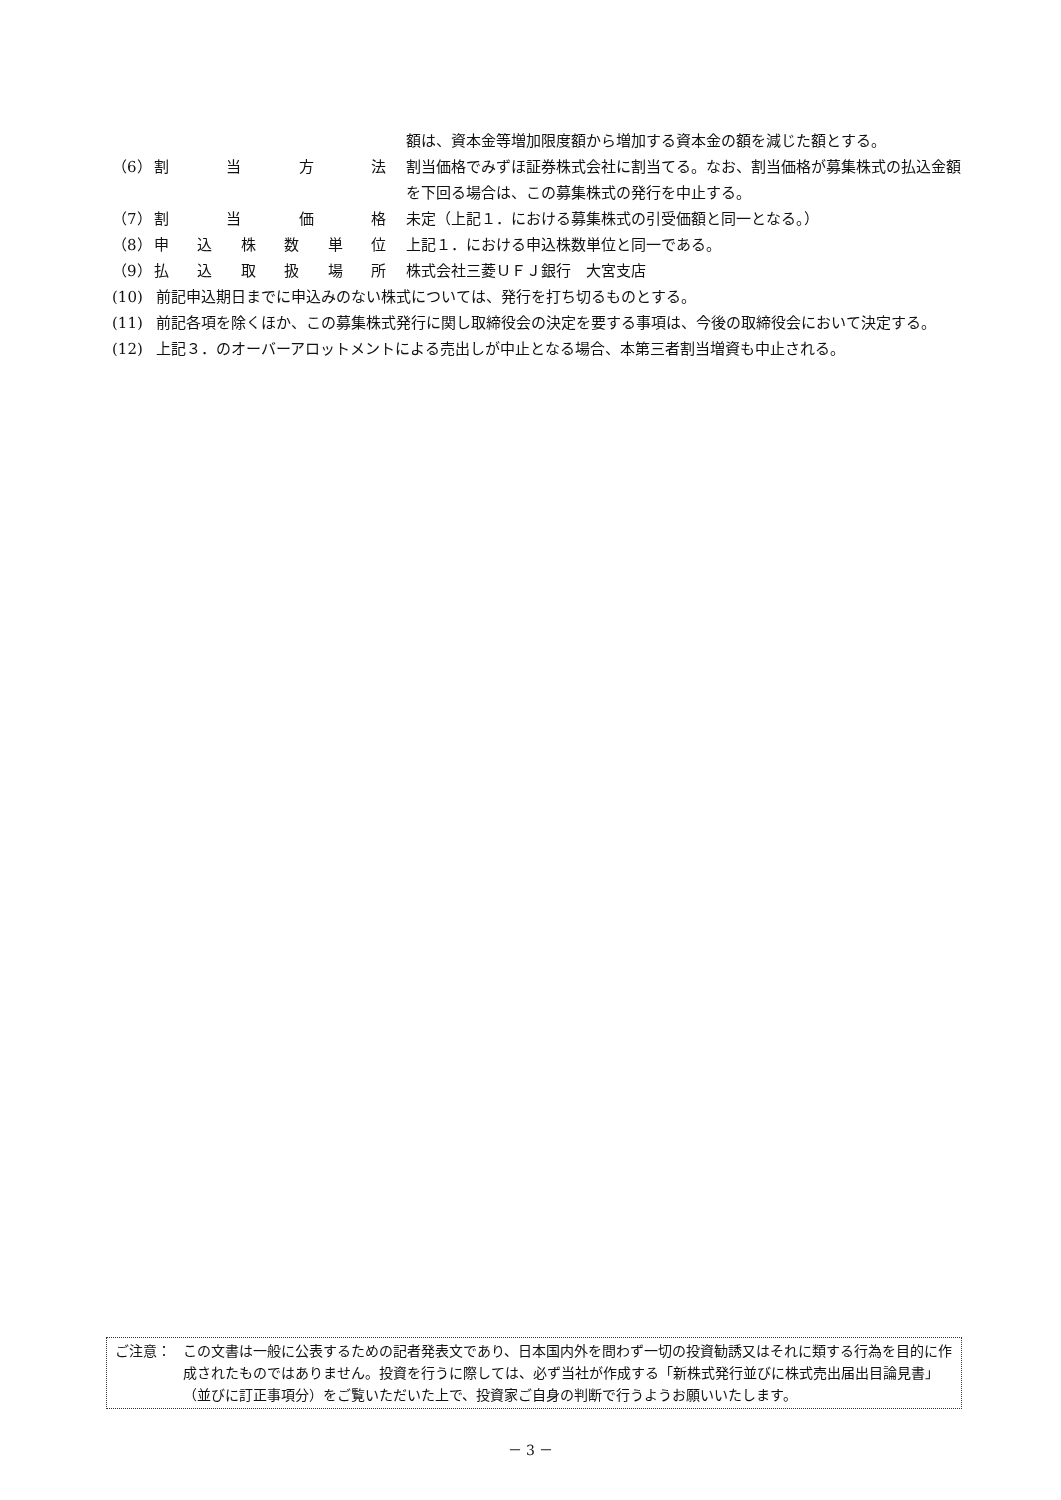額は、資本金等増加限度額から増加する資本金の額を減じた額とする。
（6） 割当方法 割当価格でみずほ証券株式会社に割当てる。なお、割当価格が募集株式の払込金額を下回る場合は、この募集株式の発行を中止する。
（7） 割当価格 未定（上記１．における募集株式の引受価額と同一となる。）
（8） 申込株数単位 上記１．における申込株数単位と同一である。
（9） 払込取扱場所 株式会社三菱ＵＦＪ銀行　大宮支店
(10) 前記申込期日までに申込みのない株式については、発行を打ち切るものとする。
(11) 前記各項を除くほか、この募集株式発行に関し取締役会の決定を要する事項は、今後の取締役会において決定する。
(12) 上記３．のオーバーアロットメントによる売出しが中止となる場合、本第三者割当増資も中止される。
ご注意： この文書は一般に公表するための記者発表文であり、日本国内外を問わず一切の投資勧誘又はそれに類する行為を目的に作成されたものではありません。投資を行うに際しては、必ず当社が作成する「新株式発行並びに株式売出届出目論見書」（並びに訂正事項分）をご覧いただいた上で、投資家ご自身の判断で行うようお願いいたします。
－ 3 －